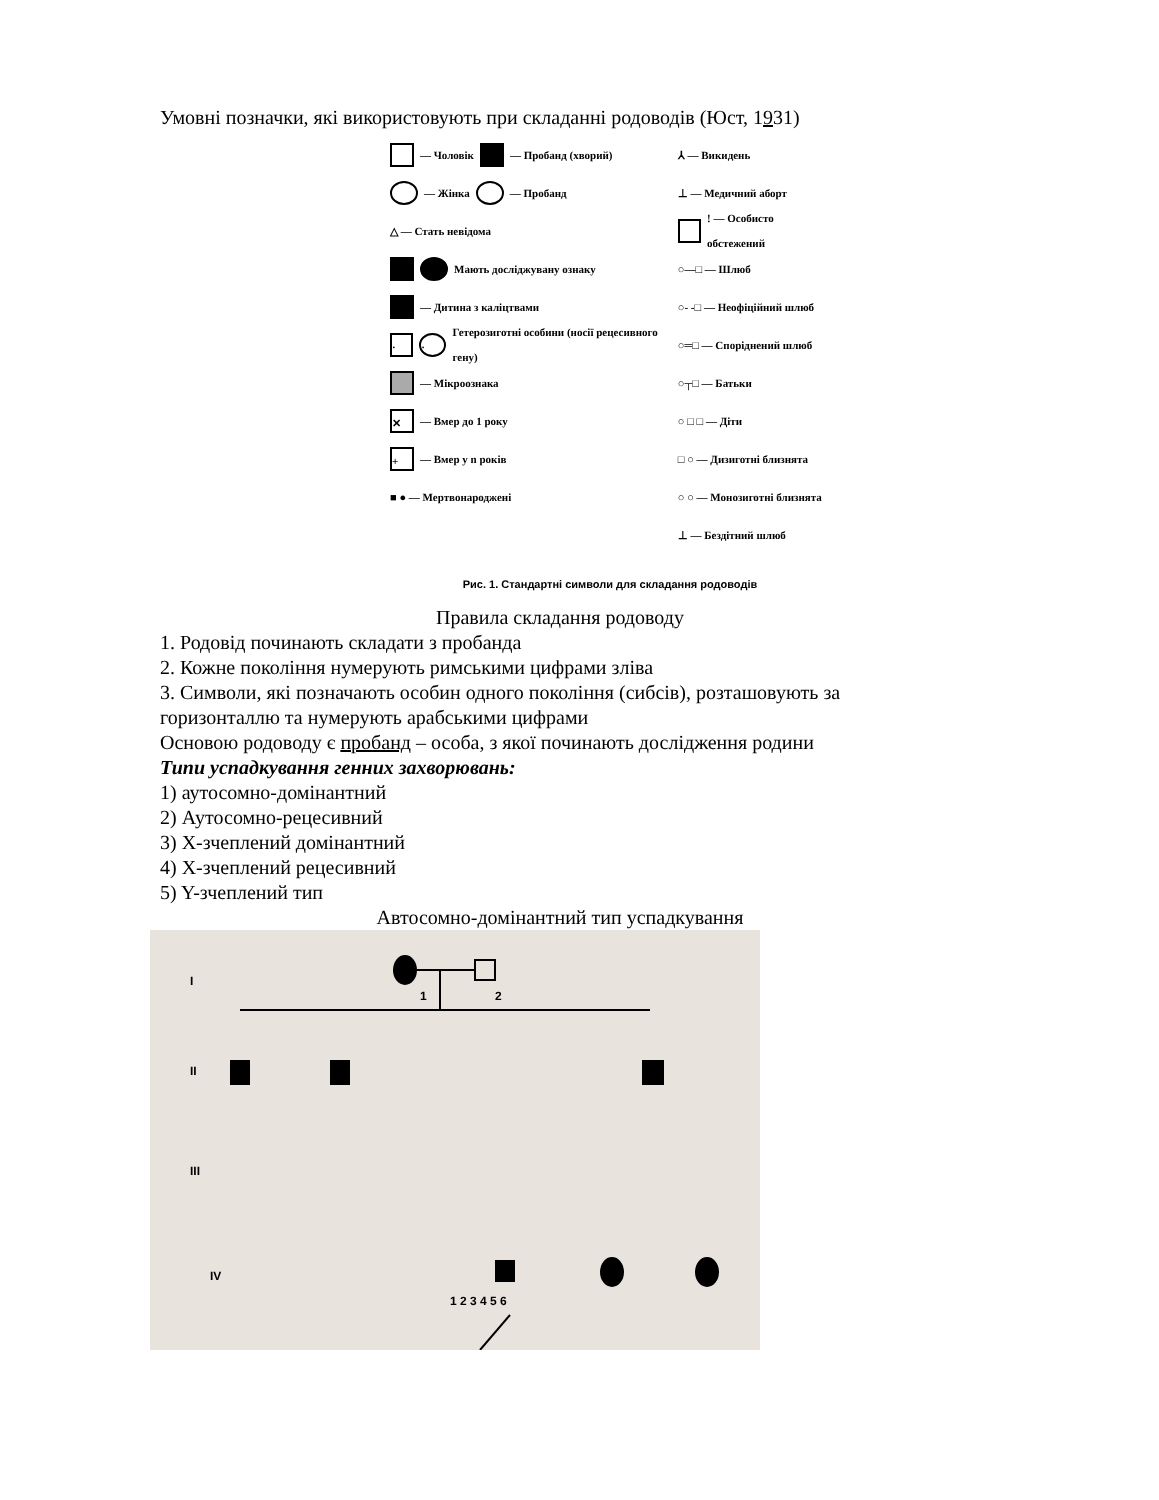Умовні позначки, які використовують при складанні родоводів (Юст, 1931)
— Чоловік — Пробанд (хворий)
— Жінка — Пробанд
△ — Стать невідома
Мають досліджувану ознаку
— Дитина з каліцтвами
· · Гетерозиготні особини (носії рецесивного гену)
— Мікроознака
✕ — Вмер до 1 року
+ — Вмер у n років
■ ● — Мертвонароджені
⅄ — Викидень
⊥ — Медичний аборт
! — Особисто обстежений
○—□ — Шлюб
○- -□ — Неофіційний шлюб
○═□ — Споріднений шлюб
○┬□ — Батьки
○ □ □ — Діти
□ ○ — Дизиготні близнята
○ ○ — Монозиготні близнята
⊥ — Бездітний шлюб
Рис. 1. Стандартні символи для складання родоводів
Правила складання родоводу
1. Родовід починають складати з пробанда
2. Кожне покоління нумерують римськими цифрами зліва
3. Символи, які позначають особин одного покоління (сибсів), розташовують за горизонталлю та нумерують арабськими цифрами
Основою родоводу є пробанд – особа, з якої починають дослідження родини
Типи успадкування генних захворювань:
1) аутосомно-домінантний
2) Аутосомно-рецесивний
3) Х-зчеплений домінантний
4) Х-зчеплений рецесивний
5) Y-зчеплений тип
Автосомно-домінантний тип успадкування
I
II
III
IV
1
2
1 2 3 4 5 6